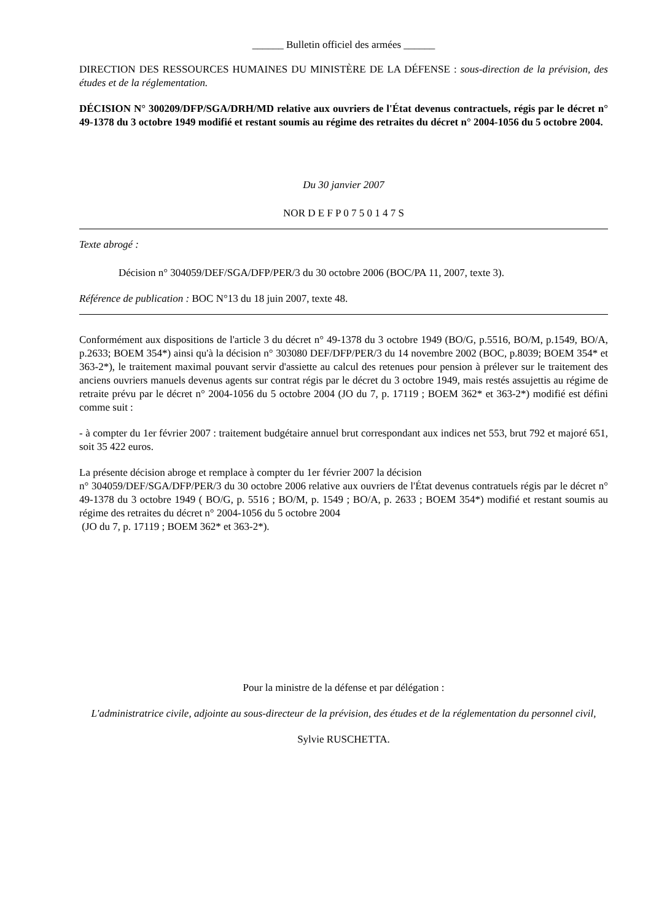______ Bulletin officiel des armées ______
DIRECTION DES RESSOURCES HUMAINES DU MINISTÈRE DE LA DÉFENSE : sous-direction de la prévision, des études et de la réglementation.
DÉCISION N° 300209/DFP/SGA/DRH/MD relative aux ouvriers de l'État devenus contractuels, régis par le décret n° 49-1378 du 3 octobre 1949 modifié et restant soumis au régime des retraites du décret n° 2004-1056 du 5 octobre 2004.
Du 30 janvier 2007
NOR D E F P 0 7 5 0 1 4 7 S
Texte abrogé :
Décision n° 304059/DEF/SGA/DFP/PER/3 du 30 octobre 2006 (BOC/PA 11, 2007, texte 3).
Référence de publication : BOC N°13 du 18 juin 2007, texte 48.
Conformément aux dispositions de l'article 3 du décret n° 49-1378 du 3 octobre 1949 (BO/G, p.5516, BO/M, p.1549, BO/A, p.2633; BOEM 354*) ainsi qu'à la décision n° 303080 DEF/DFP/PER/3 du 14 novembre 2002 (BOC, p.8039; BOEM 354* et 363-2*), le traitement maximal pouvant servir d'assiette au calcul des retenues pour pension à prélever sur le traitement des anciens ouvriers manuels devenus agents sur contrat régis par le décret du 3 octobre 1949, mais restés assujettis au régime de retraite prévu par le décret n° 2004-1056 du 5 octobre 2004 (JO du 7, p. 17119 ; BOEM 362* et 363-2*) modifié est défini comme suit :
- à compter du 1er février 2007 : traitement budgétaire annuel brut correspondant aux indices net 553, brut 792 et majoré 651, soit 35 422 euros.
La présente décision abroge et remplace à compter du 1er février 2007 la décision
n° 304059/DEF/SGA/DFP/PER/3 du 30 octobre 2006 relative aux ouvriers de l'État devenus contratuels régis par le décret n° 49-1378 du 3 octobre 1949 ( BO/G, p. 5516 ; BO/M, p. 1549 ; BO/A, p. 2633 ; BOEM 354*) modifié et restant soumis au régime des retraites du décret n° 2004-1056 du 5 octobre 2004
(JO du 7, p. 17119 ; BOEM 362* et 363-2*).
Pour la ministre de la défense et par délégation :
L'administratrice civile, adjointe au sous-directeur de la prévision, des études et de la réglementation du personnel civil,
Sylvie RUSCHETTA.